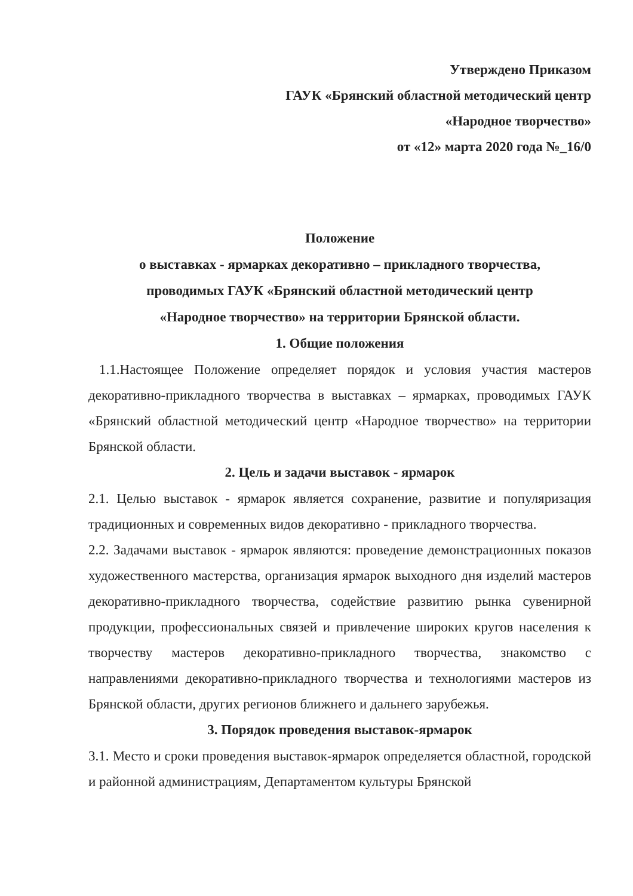Утверждено Приказом
ГАУК «Брянский областной методический центр
«Народное творчество»
от «12» марта 2020 года №_16/0
Положение
о выставках - ярмарках декоративно – прикладного творчества,
проводимых ГАУК «Брянский областной методический центр
«Народное творчество» на территории Брянской области.
1. Общие положения
1.1.Настоящее Положение определяет порядок и условия участия мастеров декоративно-прикладного творчества в выставках – ярмарках, проводимых ГАУК «Брянский областной методический центр «Народное творчество» на территории Брянской области.
2. Цель и задачи выставок - ярмарок
2.1. Целью выставок - ярмарок является сохранение, развитие и популяризация традиционных и современных видов декоративно - прикладного творчества.
2.2. Задачами выставок - ярмарок являются: проведение демонстрационных показов художественного мастерства, организация ярмарок выходного дня изделий мастеров декоративно-прикладного творчества, содействие развитию рынка сувенирной продукции, профессиональных связей и привлечение широких кругов населения к творчеству мастеров декоративно-прикладного творчества, знакомство с направлениями декоративно-прикладного творчества и технологиями мастеров из Брянской области, других регионов ближнего и дальнего зарубежья.
3. Порядок проведения выставок-ярмарок
3.1. Место и сроки проведения выставок-ярмарок определяется областной, городской и районной администрациям, Департаментом культуры Брянской